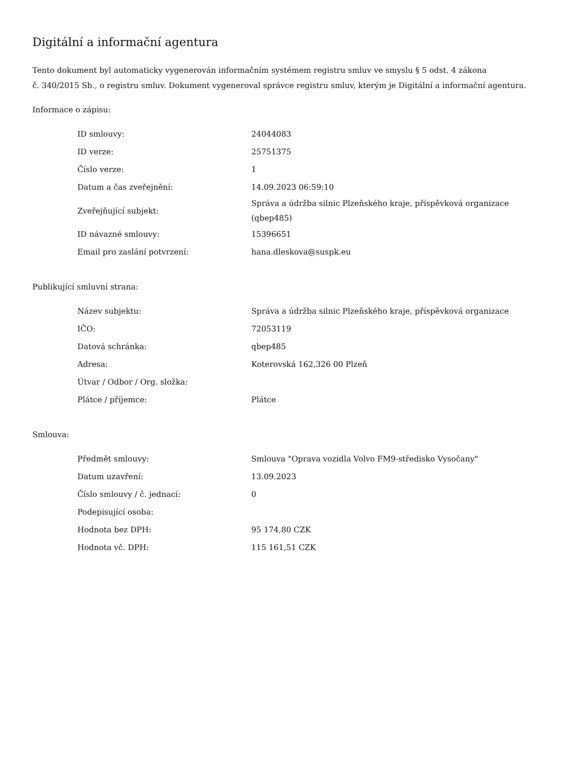Digitální a informační agentura
Tento dokument byl automaticky vygenerován informačním systémem registru smluv ve smyslu § 5 odst. 4 zákona
č. 340/2015 Sb., o registru smluv. Dokument vygeneroval správce registru smluv, kterým je Digitální a informační agentura.
Informace o zápisu:
| ID smlouvy: | 24044083 |
| ID verze: | 25751375 |
| Číslo verze: | 1 |
| Datum a čas zveřejnění: | 14.09.2023 06:59:10 |
| Zveřejňující subjekt: | Správa a údržba silnic Plzeňského kraje, příspěvková organizace (qbep485) |
| ID návazné smlouvy: | 15396651 |
| Email pro zaslání potvrzení: | hana.dleskova@suspk.eu |
Publikující smluvní strana:
| Název subjektu: | Správa a údržba silnic Plzeňského kraje, příspěvková organizace |
| IČO: | 72053119 |
| Datová schránka: | qbep485 |
| Adresa: | Koterovská 162,326 00 Plzeň |
| Útvar / Odbor / Org. složka: | |
| Plátce / příjemce: | Plátce |
Smlouva:
| Předmět smlouvy: | Smlouva "Oprava vozidla Volvo FM9-středisko Vysočany" |
| Datum uzavření: | 13.09.2023 |
| Číslo smlouvy / č. jednací: | 0 |
| Podepisující osoba: | |
| Hodnota bez DPH: | 95 174,80 CZK |
| Hodnota vč. DPH: | 115 161,51 CZK |